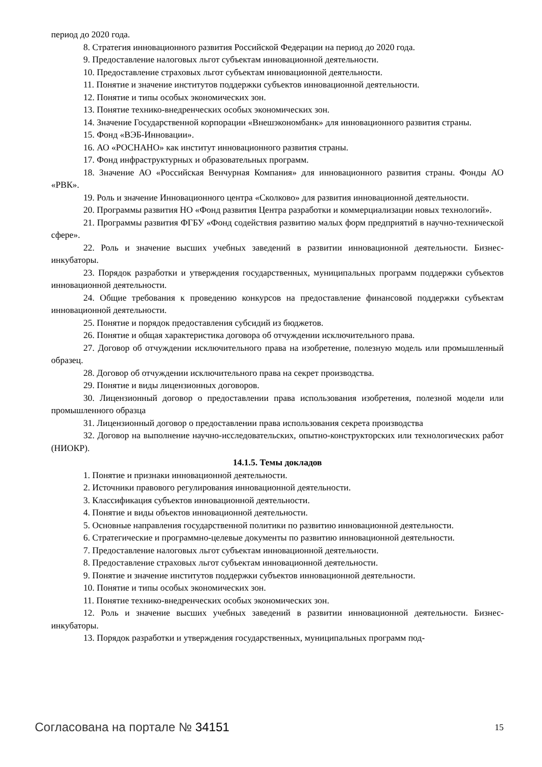период до 2020 года.
8. Стратегия инновационного развития Российской Федерации на период до 2020 года.
9. Предоставление налоговых льгот субъектам инновационной деятельности.
10. Предоставление страховых льгот субъектам инновационной деятельности.
11. Понятие и значение институтов поддержки субъектов инновационной деятельности.
12. Понятие и типы особых экономических зон.
13. Понятие технико-внедренческих особых экономических зон.
14. Значение Государственной корпорации «Внешэкономбанк» для инновационного развития страны.
15. Фонд «ВЭБ-Инновации».
16. АО «РОСНАНО» как институт инновационного развития страны.
17. Фонд инфраструктурных и образовательных программ.
18. Значение АО «Российская Венчурная Компания» для инновационного развития страны. Фонды АО «РВК».
19. Роль и значение Инновационного центра «Сколково» для развития инновационной деятельности.
20. Программы развития НО «Фонд развития Центра разработки и коммерциализации новых технологий».
21. Программы развития ФГБУ «Фонд содействия развитию малых форм предприятий в научно-технической сфере».
22. Роль и значение высших учебных заведений в развитии инновационной деятельности. Бизнес-инкубаторы.
23. Порядок разработки и утверждения государственных, муниципальных программ поддержки субъектов инновационной деятельности.
24. Общие требования к проведению конкурсов на предоставление финансовой поддержки субъектам инновационной деятельности.
25. Понятие и порядок предоставления субсидий из бюджетов.
26. Понятие и общая характеристика договора об отчуждении исключительного права.
27. Договор об отчуждении исключительного права на изобретение, полезную модель или промышленный образец.
28. Договор об отчуждении исключительного права на секрет производства.
29. Понятие и виды лицензионных договоров.
30. Лицензионный договор о предоставлении права использования изобретения, полезной модели или промышленного образца
31. Лицензионный договор о предоставлении права использования секрета производства
32. Договор на выполнение научно-исследовательских, опытно-конструкторских или технологических работ (НИОКР).
14.1.5. Темы докладов
1. Понятие и признаки инновационной деятельности.
2. Источники правового регулирования инновационной деятельности.
3. Классификация субъектов инновационной деятельности.
4. Понятие и виды объектов инновационной деятельности.
5. Основные направления государственной политики по развитию инновационной деятельности.
6. Стратегические и программно-целевые документы по развитию инновационной деятельности.
7. Предоставление налоговых льгот субъектам инновационной деятельности.
8. Предоставление страховых льгот субъектам инновационной деятельности.
9. Понятие и значение институтов поддержки субъектов инновационной деятельности.
10. Понятие и типы особых экономических зон.
11. Понятие технико-внедренческих особых экономических зон.
12. Роль и значение высших учебных заведений в развитии инновационной деятельности. Бизнес-инкубаторы.
13. Порядок разработки и утверждения государственных, муниципальных программ под-
Согласована на портале № 34151 15